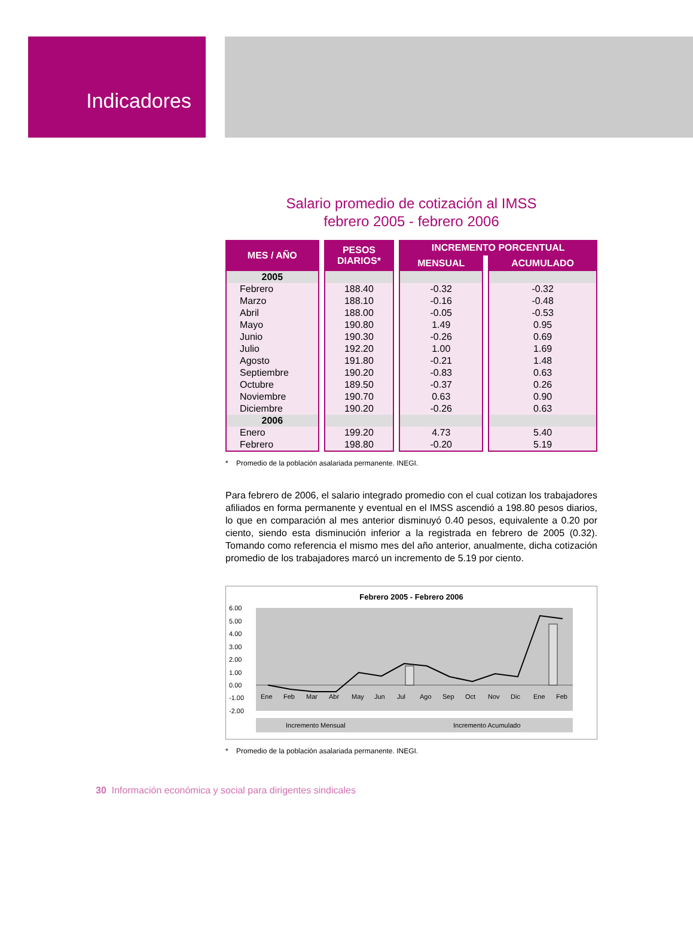Indicadores
Salario promedio de cotización al IMSS
febrero 2005 - febrero 2006
| MES / AÑO | PESOS DIARIOS* | INCREMENTO PORCENTUAL | |
| --- | --- | --- | --- |
| | | MENSUAL | ACUMULADO |
| 2005 | | | |
| Febrero | 188.40 | -0.32 | -0.32 |
| Marzo | 188.10 | -0.16 | -0.48 |
| Abril | 188.00 | -0.05 | -0.53 |
| Mayo | 190.80 | 1.49 | 0.95 |
| Junio | 190.30 | -0.26 | 0.69 |
| Julio | 192.20 | 1.00 | 1.69 |
| Agosto | 191.80 | -0.21 | 1.48 |
| Septiembre | 190.20 | -0.83 | 0.63 |
| Octubre | 189.50 | -0.37 | 0.26 |
| Noviembre | 190.70 | 0.63 | 0.90 |
| Diciembre | 190.20 | -0.26 | 0.63 |
| 2006 | | | |
| Enero | 199.20 | 4.73 | 5.40 |
| Febrero | 198.80 | -0.20 | 5.19 |
* Promedio de la población asalariada permanente. INEGI.
Para febrero de 2006, el salario integrado promedio con el cual cotizan los trabajadores afiliados en forma permanente y eventual en el IMSS ascendió a 198.80 pesos diarios, lo que en comparación al mes anterior disminuyó 0.40 pesos, equivalente a 0.20 por ciento, siendo esta disminución inferior a la registrada en febrero de 2005 (0.32). Tomando como referencia el mismo mes del año anterior, anualmente, dicha cotización promedio de los trabajadores marcó un incremento de 5.19 por ciento.
Febrero 2005 - Febrero 2006
6.00
5.00
4.00
3.00
2.00
1.00
0.00
-1.00
-2.00
Ene
Feb
Mar
Abr
May
Jun
Jul
Ago
Sep
Oct
Nov
Dic
Ene
Feb
Incremento Mensual
Incremento Acumulado
* Promedio de la población asalariada permanente. INEGI.
30 Información económica y social para dirigentes sindicales